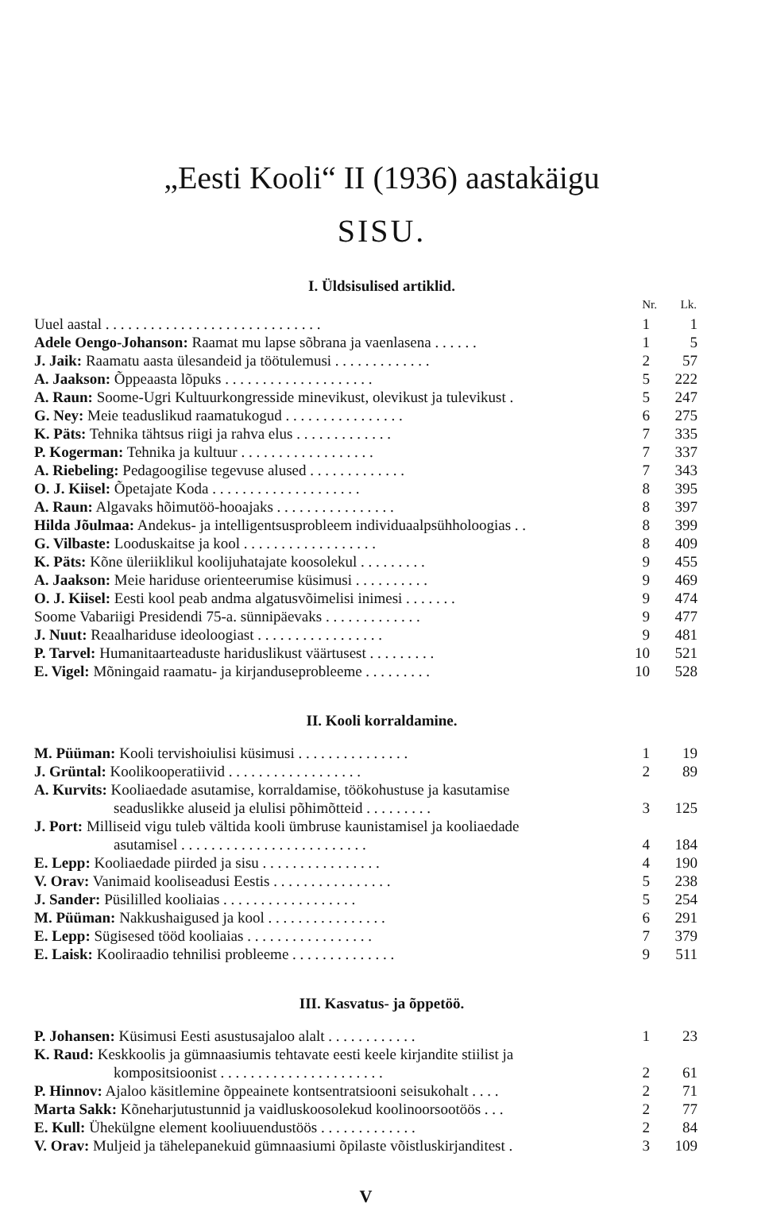„Eesti Kooli“ II (1936) aastakäigu
SISU.
I. Üldsisulised artiklid.
| | Nr. | Lk. |
| --- | --- | --- |
| Uuel aastal . . . . . . . . . . . . . . . . . . . . . . . . . . . . . | 1 | 1 |
| Adele Oengo-Johanson: Raamat mu lapse sõbrana ja vaenlasena . . . . . . | 1 | 5 |
| J. Jaik: Raamatu aasta ülesandeid ja töötulemusi . . . . . . . . . . . . . | 2 | 57 |
| A. Jaakson: Õppeaasta lõpuks . . . . . . . . . . . . . . . . . . . . | 5 | 222 |
| A. Raun: Soome-Ugri Kultuurkongresside minevikust, olevikust ja tulevikust . | 5 | 247 |
| G. Ney: Meie teaduslikud raamatukogud . . . . . . . . . . . . . . . . | 6 | 275 |
| K. Päts: Tehnika tähtsus riigi ja rahva elus . . . . . . . . . . . . . | 7 | 335 |
| P. Kogerman: Tehnika ja kultuur . . . . . . . . . . . . . . . . . . | 7 | 337 |
| A. Riebeling: Pedagoogilise tegevuse alused . . . . . . . . . . . . . | 7 | 343 |
| O. J. Kiisel: Õpetajate Koda . . . . . . . . . . . . . . . . . . . . | 8 | 395 |
| A. Raun: Algavaks hõimutöö-hooajaks . . . . . . . . . . . . . . . . | 8 | 397 |
| Hilda Jõulmaa: Andekus- ja intelligentsusprobleem individuaalpsühholoogias . . | 8 | 399 |
| G. Vilbaste: Looduskaitse ja kool . . . . . . . . . . . . . . . . . . | 8 | 409 |
| K. Päts: Kõne üleriiklikul koolijuhatajate koosolekul . . . . . . . . . | 9 | 455 |
| A. Jaakson: Meie hariduse orienteerumise küsimusi . . . . . . . . . . | 9 | 469 |
| O. J. Kiisel: Eesti kool peab andma algatusvõimelisi inimesi . . . . . . . | 9 | 474 |
| Soome Vabariigi Presidendi 75-a. sünnipäevaks . . . . . . . . . . . . . | 9 | 477 |
| J. Nuut: Reaalhariduse ideoloogiast . . . . . . . . . . . . . . . . . | 9 | 481 |
| P. Tarvel: Humanitaarteaduste hariduslikust väärtusest . . . . . . . . . | 10 | 521 |
| E. Vigel: Mõningaid raamatu- ja kirjanduseprobleeme . . . . . . . . . | 10 | 528 |
II. Kooli korraldamine.
| M. Püüman: Kooli tervishoiulisi küsimusi . . . . . . . . . . . . . . . | 1 | 19 |
| J. Grüntal: Koolikooperatiivid . . . . . . . . . . . . . . . . . . | 2 | 89 |
| A. Kurvits: Kooliaedade asutamise, korraldamise, töökohustuse ja kasutamise seaduslikke aluseid ja elulisi põhimõtteid . . . . . . . . . | 3 | 125 |
| J. Port: Milliseid vigu tuleb vältida kooli ümbruse kaunistamisel ja kooliaedade asutamisel . . . . . . . . . . . . . . . . . . . . . . . . . | 4 | 184 |
| E. Lepp: Kooliaedade piirded ja sisu . . . . . . . . . . . . . . . . | 4 | 190 |
| V. Orav: Vanimaid kooliseadusi Eestis . . . . . . . . . . . . . . . . | 5 | 238 |
| J. Sander: Püsililled kooliaias . . . . . . . . . . . . . . . . . . | 5 | 254 |
| M. Püüman: Nakkushaigused ja kool . . . . . . . . . . . . . . . . | 6 | 291 |
| E. Lepp: Sügisesed tööd kooliaias . . . . . . . . . . . . . . . . . | 7 | 379 |
| E. Laisk: Kooliraadio tehnilisi probleeme . . . . . . . . . . . . . . | 9 | 511 |
III. Kasvatus- ja õppetöö.
| P. Johansen: Küsimusi Eesti asustusajaloo alalt . . . . . . . . . . . . | 1 | 23 |
| K. Raud: Keskkoolis ja gümnaasiumis tehtavate eesti keele kirjandite stiilist ja kompositsioonist . . . . . . . . . . . . . . . . . . . . . . | 2 | 61 |
| P. Hinnov: Ajaloo käsitlemine õppeainete kontsentratsiooni seisukohalt . . . . | 2 | 71 |
| Marta Sakk: Kõneharjutustunnid ja vaidluskoosolekud koolinoorsootöös . . . | 2 | 77 |
| E. Kull: Ühekülgne element kooliuuendustöös . . . . . . . . . . . . . | 2 | 84 |
| V. Orav: Muljeid ja tähelepanekuid gümnaasiumi õpilaste võistluskirjanditest . | 3 | 109 |
V